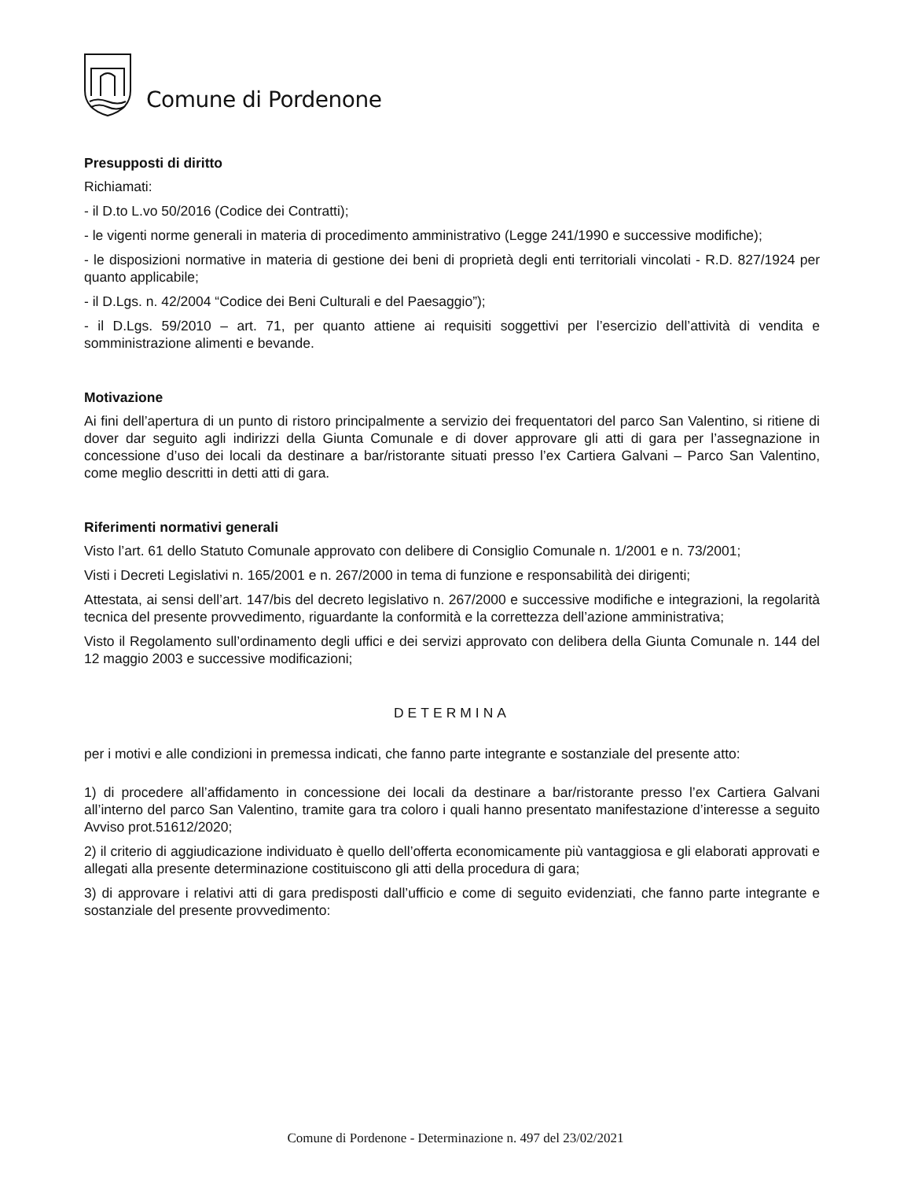Comune di Pordenone
Presupposti di diritto
Richiamati:
- il D.to L.vo 50/2016 (Codice dei Contratti);
- le vigenti norme generali in materia di procedimento amministrativo (Legge 241/1990 e successive modifiche);
- le disposizioni normative in materia di gestione dei beni di proprietà degli enti territoriali vincolati - R.D. 827/1924 per quanto applicabile;
- il D.Lgs. n. 42/2004 “Codice dei Beni Culturali e del Paesaggio”);
- il D.Lgs. 59/2010 – art. 71, per quanto attiene ai requisiti soggettivi per l’esercizio dell’attività di vendita e somministrazione alimenti e bevande.
Motivazione
Ai fini dell’apertura di un punto di ristoro principalmente a servizio dei frequentatori del parco San Valentino, si ritiene di dover dar seguito agli indirizzi della Giunta Comunale e di dover approvare gli atti di gara per l’assegnazione in concessione d’uso dei locali da destinare a bar/ristorante situati presso l’ex Cartiera Galvani – Parco San Valentino, come meglio descritti in detti atti di gara.
Riferimenti normativi generali
Visto l’art. 61 dello Statuto Comunale approvato con delibere di Consiglio Comunale n. 1/2001 e n. 73/2001;
Visti i Decreti Legislativi n. 165/2001 e n. 267/2000 in tema di funzione e responsabilità dei dirigenti;
Attestata, ai sensi dell’art. 147/bis del decreto legislativo n. 267/2000 e successive modifiche e integrazioni, la regolarità tecnica del presente provvedimento, riguardante la conformità e la correttezza dell’azione amministrativa;
Visto il Regolamento sull’ordinamento degli uffici e dei servizi approvato con delibera della Giunta Comunale n. 144 del 12 maggio 2003 e successive modificazioni;
DETERMINA
per i motivi e alle condizioni in premessa indicati, che fanno parte integrante e sostanziale del presente atto:
1) di procedere all’affidamento in concessione dei locali da destinare a bar/ristorante presso l’ex Cartiera Galvani all’interno del parco San Valentino, tramite gara tra coloro i quali hanno presentato manifestazione d’interesse a seguito Avviso prot.51612/2020;
2) il criterio di aggiudicazione individuato è quello dell’offerta economicamente più vantaggiosa e gli elaborati approvati e allegati alla presente determinazione costituiscono gli atti della procedura di gara;
3) di approvare i relativi atti di gara predisposti dall’ufficio e come di seguito evidenziati, che fanno parte integrante e sostanziale del presente provvedimento:
Comune di Pordenone - Determinazione n. 497 del 23/02/2021